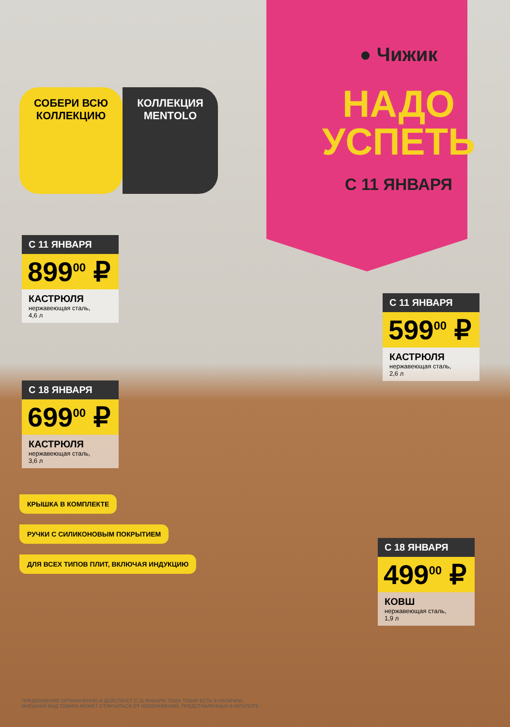СОБЕРИ ВСЮ
КОЛЛЕКЦИЮ
КОЛЛЕКЦИЯ
MENTOLO
● Чижик
НАДО
УСПЕТЬ
С 11 ЯНВАРЯ
С 11 ЯНВАРЯ
899<sup>00</sup> ₽
КАСТРЮЛЯ
нержавеющая сталь,
4,6 л
С 11 ЯНВАРЯ
599<sup>00</sup> ₽
КАСТРЮЛЯ
нержавеющая сталь,
2,6 л
С 18 ЯНВАРЯ
699<sup>00</sup> ₽
КАСТРЮЛЯ
нержавеющая сталь,
3,6 л
С 18 ЯНВАРЯ
499<sup>00</sup> ₽
КОВШ
нержавеющая сталь,
1,9 л
КРЫШКА В КОМПЛЕКТЕ
РУЧКИ С СИЛИКОНОВЫМ ПОКРЫТИЕМ
ДЛЯ ВСЕХ ТИПОВ ПЛИТ, ВКЛЮЧАЯ ИНДУКЦИЮ
ПРЕДЛОЖЕНИЕ ОГРАНИЧЕННО И ДЕЙСТВУЕТ С 11 ЯНВАРЯ, ПОКА ТОВАР ЕСТЬ В НАЛИЧИИ.
ВНЕШНИЙ ВИД ТОВАРА МОЖЕТ ОТЛИЧАТЬСЯ ОТ ИЗОБРАЖЕНИЙ, ПРЕДСТАВЛЕННЫХ В КАТАЛОГЕ.